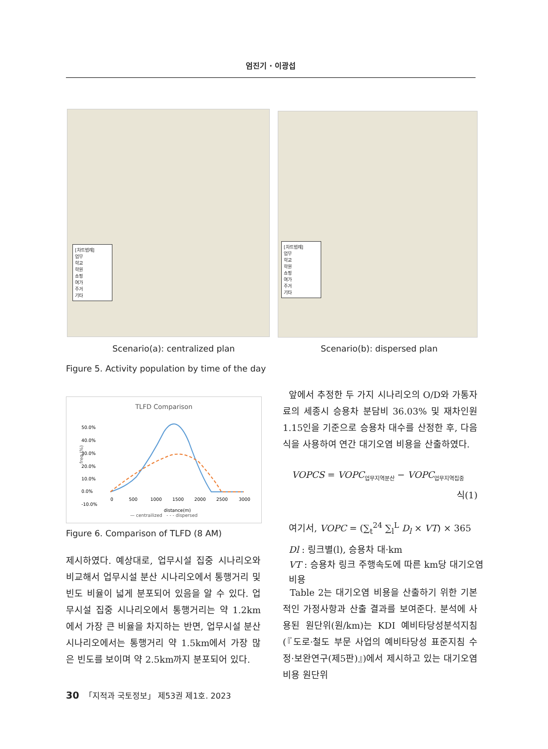엄진기 · 이광섭
[차트범례]
업무
학교
학원
쇼핑
여가
주거
기타
[차트범례]
업무
학교
학원
쇼핑
여가
주거
기타
Scenario(a): centralized plan Scenario(b): dispersed plan
Figure 5. Activity population by time of the day
TLFD Comparison
50.0%
40.0%
30.0%
20.0%
10.0%
0.0%
-10.0%
0
500
1000
1500
2000
2500
3000
distance(m)
— centrailized - - - dispersed
freq.(%)
Figure 6. Comparison of TLFD (8 AM)
제시하였다. 예상대로, 업무시설 집중 시나리오와 비교해서 업무시설 분산 시나리오에서 통행거리 및 빈도 비율이 넓게 분포되어 있음을 알 수 있다. 업무시설 집중 시나리오에서 통행거리는 약 1.2km에서 가장 큰 비율을 차지하는 반면, 업무시설 분산 시나리오에서는 통행거리 약 1.5km에서 가장 많은 빈도를 보이며 약 2.5km까지 분포되어 있다.
앞에서 추정한 두 가지 시나리오의 O/D와 가통자료의 세종시 승용차 분담비 36.03% 및 재차인원 1.15인을 기준으로 승용차 대수를 산정한 후, 다음 식을 사용하여 연간 대기오염 비용을 산출하였다.
VOPCS = VOPC<sub>업무지역분산</sub> − VOPC<sub>업무지역집중</sub>
식(1)
여기서, VOPC = (∑<sub>t</sub><sup>24</sup> ∑<sub>l</sub><sup>L</sup> D<sub>l</sub> × VT) × 365
Dl : 링크별(l), 승용차 대·km
VT : 승용차 링크 주행속도에 따른 km당 대기오염비용
Table 2는 대기오염 비용을 산출하기 위한 기본적인 가정사항과 산출 결과를 보여준다. 분석에 사용된 원단위(원/km)는 KDI 예비타당성분석지침(『도로·철도 부문 사업의 예비타당성 표준지침 수정·보완연구(제5판)』)에서 제시하고 있는 대기오염 비용 원단위
30 「지적과 국토정보」 제53권 제1호. 2023